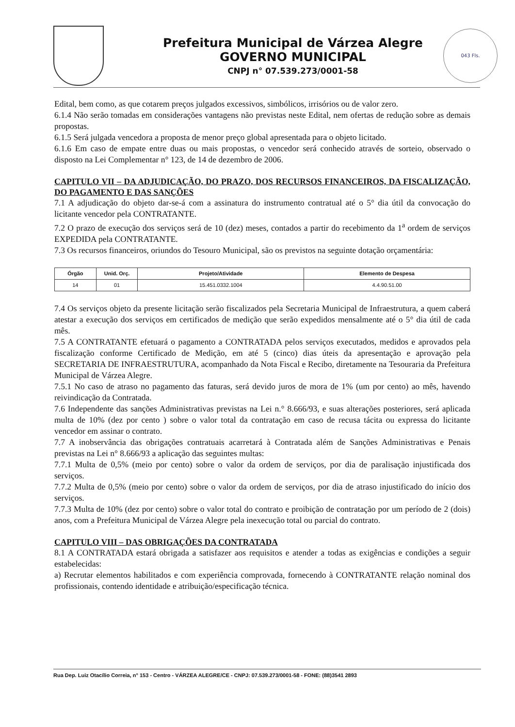Prefeitura Municipal de Várzea Alegre
GOVERNO MUNICIPAL
CNPJ n° 07.539.273/0001-58
043 Fls.
Edital, bem como, as que cotarem preços julgados excessivos, simbólicos, irrisórios ou de valor zero.
6.1.4 Não serão tomadas em considerações vantagens não previstas neste Edital, nem ofertas de redução sobre as demais propostas.
6.1.5 Será julgada vencedora a proposta de menor preço global apresentada para o objeto licitado.
6.1.6 Em caso de empate entre duas ou mais propostas, o vencedor será conhecido através de sorteio, observado o disposto na Lei Complementar n° 123, de 14 de dezembro de 2006.
CAPITULO VII – DA ADJUDICAÇÃO, DO PRAZO, DOS RECURSOS FINANCEIROS, DA FISCALIZAÇÃO, DO PAGAMENTO E DAS SANÇÕES
7.1 A adjudicação do objeto dar-se-á com a assinatura do instrumento contratual até o 5° dia útil da convocação do licitante vencedor pela CONTRATANTE.
7.2 O prazo de execução dos serviços será de 10 (dez) meses, contados a partir do recebimento da 1<sup>a</sup> ordem de serviços EXPEDIDA pela CONTRATANTE.
7.3 Os recursos financeiros, oriundos do Tesouro Municipal, são os previstos na seguinte dotação orçamentária:
| Órgão | Unid. Orç. | Projeto/Atividade | Elemento de Despesa |
| --- | --- | --- | --- |
| 14 | 01 | 15.451.0332.1004 | 4.4.90.51.00 |
7.4 Os serviços objeto da presente licitação serão fiscalizados pela Secretaria Municipal de Infraestrutura, a quem caberá atestar a execução dos serviços em certificados de medição que serão expedidos mensalmente até o 5° dia útil de cada mês.
7.5 A CONTRATANTE efetuará o pagamento a CONTRATADA pelos serviços executados, medidos e aprovados pela fiscalização conforme Certificado de Medição, em até 5 (cinco) dias úteis da apresentação e aprovação pela SECRETARIA DE INFRAESTRUTURA, acompanhado da Nota Fiscal e Recibo, diretamente na Tesouraria da Prefeitura Municipal de Várzea Alegre.
7.5.1 No caso de atraso no pagamento das faturas, será devido juros de mora de 1% (um por cento) ao mês, havendo reivindicação da Contratada.
7.6 Independente das sanções Administrativas previstas na Lei n.° 8.666/93, e suas alterações posteriores, será aplicada multa de 10% (dez por cento ) sobre o valor total da contratação em caso de recusa tácita ou expressa do licitante vencedor em assinar o contrato.
7.7 A inobservância das obrigações contratuais acarretará à Contratada além de Sanções Administrativas e Penais previstas na Lei n° 8.666/93 a aplicação das seguintes multas:
7.7.1 Multa de 0,5% (meio por cento) sobre o valor da ordem de serviços, por dia de paralisação injustificada dos serviços.
7.7.2 Multa de 0,5% (meio por cento) sobre o valor da ordem de serviços, por dia de atraso injustificado do início dos serviços.
7.7.3 Multa de 10% (dez por cento) sobre o valor total do contrato e proibição de contratação por um período de 2 (dois) anos, com a Prefeitura Municipal de Várzea Alegre pela inexecução total ou parcial do contrato.
CAPITULO VIII – DAS OBRIGAÇÕES DA CONTRATADA
8.1 A CONTRATADA estará obrigada a satisfazer aos requisitos e atender a todas as exigências e condições a seguir estabelecidas:
a) Recrutar elementos habilitados e com experiência comprovada, fornecendo à CONTRATANTE relação nominal dos profissionais, contendo identidade e atribuição/especificação técnica.
Rua Dep. Luiz Otacílio Correia, n° 153 - Centro - VÁRZEA ALEGRE/CE - CNPJ: 07.539.273/0001-58 - FONE: (88)3541 2893